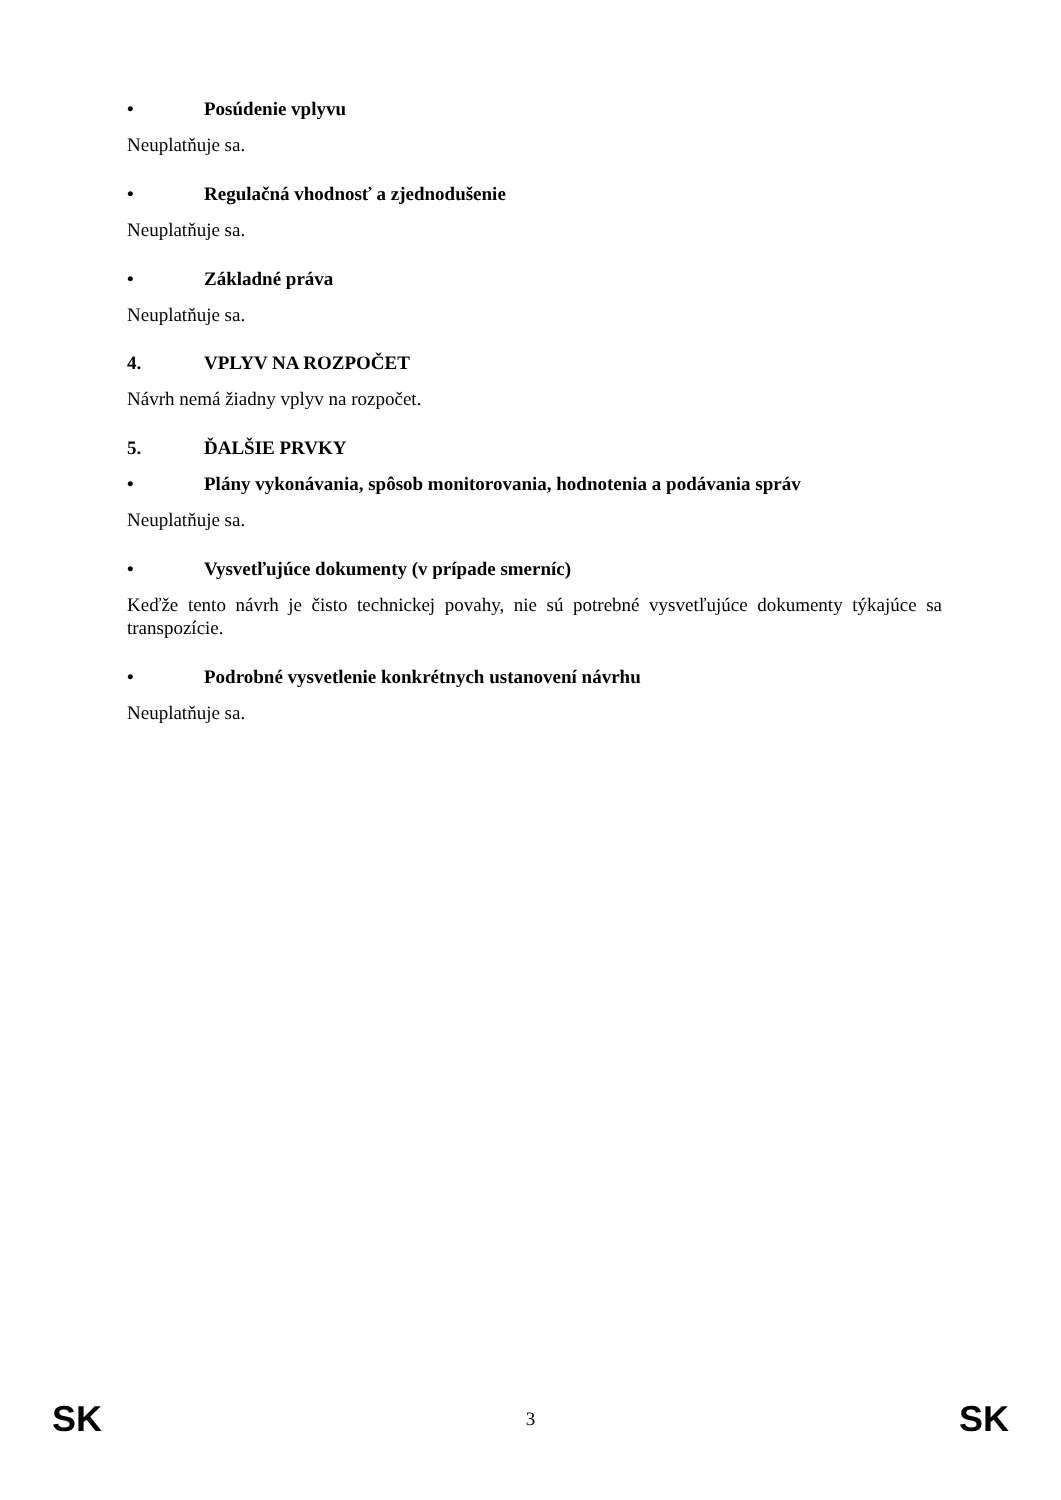• Posúdenie vplyvu
Neuplatňuje sa.
• Regulačná vhodnosť a zjednodušenie
Neuplatňuje sa.
• Základné práva
Neuplatňuje sa.
4. VPLYV NA ROZPOČET
Návrh nemá žiadny vplyv na rozpočet.
5. ĎALŠIE PRVKY
• Plány vykonávania, spôsob monitorovania, hodnotenia a podávania správ
Neuplatňuje sa.
• Vysvetľujúce dokumenty (v prípade smerníc)
Keďže tento návrh je čisto technickej povahy, nie sú potrebné vysvetľujúce dokumenty týkajúce sa transpozície.
• Podrobné vysvetlenie konkrétnych ustanovení návrhu
Neuplatňuje sa.
SK 3 SK